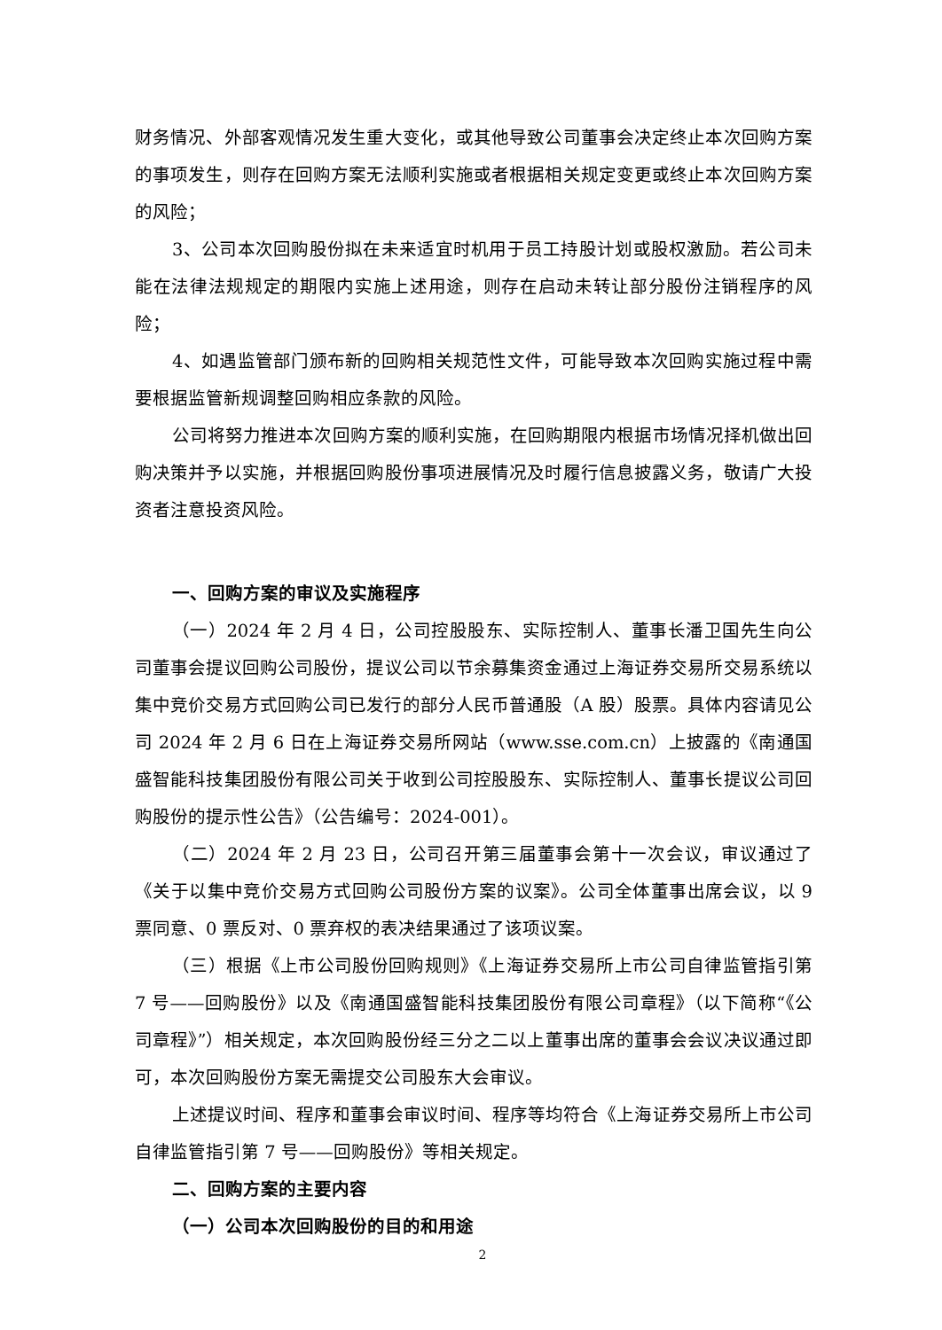财务情况、外部客观情况发生重大变化，或其他导致公司董事会决定终止本次回购方案的事项发生，则存在回购方案无法顺利实施或者根据相关规定变更或终止本次回购方案的风险；
3、公司本次回购股份拟在未来适宜时机用于员工持股计划或股权激励。若公司未能在法律法规规定的期限内实施上述用途，则存在启动未转让部分股份注销程序的风险；
4、如遇监管部门颁布新的回购相关规范性文件，可能导致本次回购实施过程中需要根据监管新规调整回购相应条款的风险。
公司将努力推进本次回购方案的顺利实施，在回购期限内根据市场情况择机做出回购决策并予以实施，并根据回购股份事项进展情况及时履行信息披露义务，敬请广大投资者注意投资风险。
一、回购方案的审议及实施程序
（一）2024 年 2 月 4 日，公司控股股东、实际控制人、董事长潘卫国先生向公司董事会提议回购公司股份，提议公司以节余募集资金通过上海证券交易所交易系统以集中竞价交易方式回购公司已发行的部分人民币普通股（A 股）股票。具体内容请见公司 2024 年 2 月 6 日在上海证券交易所网站（www.sse.com.cn）上披露的《南通国盛智能科技集团股份有限公司关于收到公司控股股东、实际控制人、董事长提议公司回购股份的提示性公告》（公告编号：2024-001）。
（二）2024 年 2 月 23 日，公司召开第三届董事会第十一次会议，审议通过了《关于以集中竞价交易方式回购公司股份方案的议案》。公司全体董事出席会议，以 9 票同意、0 票反对、0 票弃权的表决结果通过了该项议案。
（三）根据《上市公司股份回购规则》《上海证券交易所上市公司自律监管指引第 7 号——回购股份》以及《南通国盛智能科技集团股份有限公司章程》（以下简称“《公司章程》”）相关规定，本次回购股份经三分之二以上董事出席的董事会会议决议通过即可，本次回购股份方案无需提交公司股东大会审议。
上述提议时间、程序和董事会审议时间、程序等均符合《上海证券交易所上市公司自律监管指引第 7 号——回购股份》等相关规定。
二、回购方案的主要内容
（一）公司本次回购股份的目的和用途
2